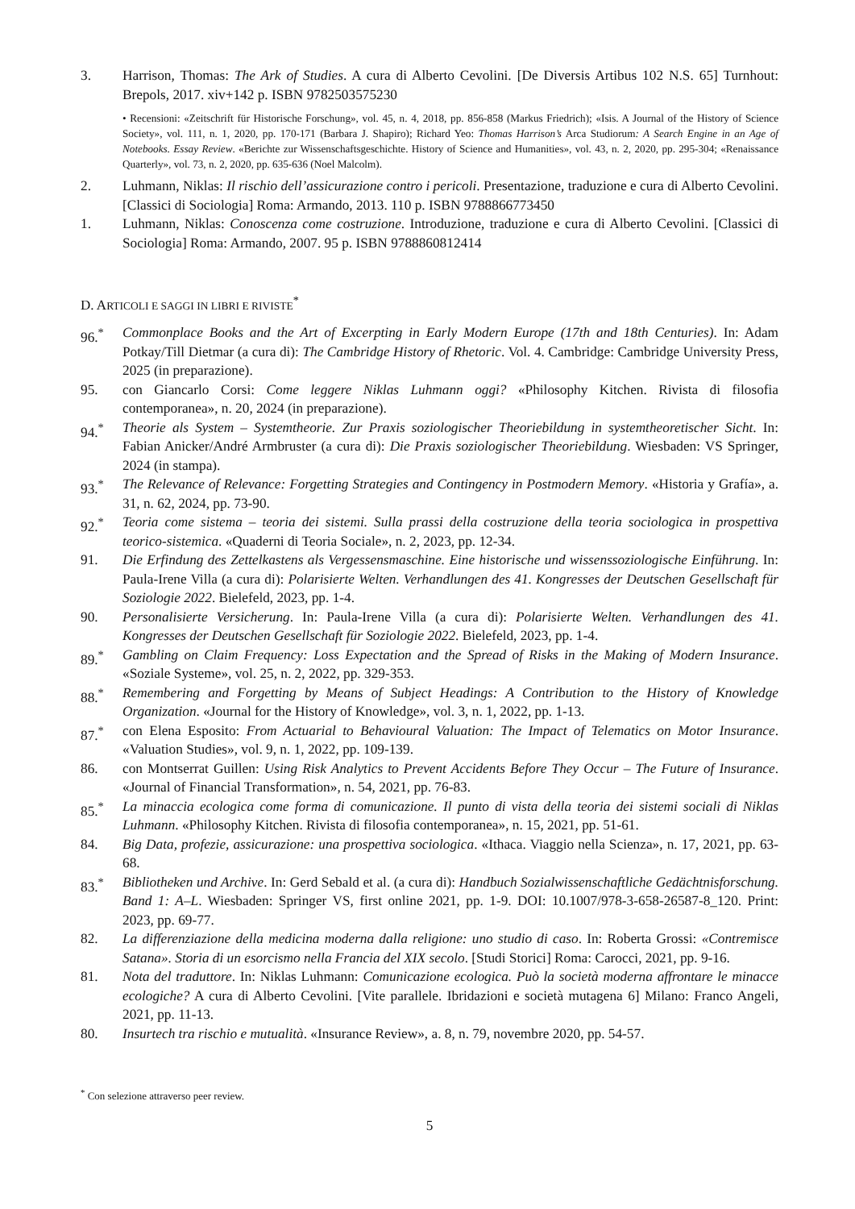3. Harrison, Thomas: The Ark of Studies. A cura di Alberto Cevolini. [De Diversis Artibus 102 N.S. 65] Turnhout: Brepols, 2017. xiv+142 p. ISBN 9782503575230
• Recensioni: «Zeitschrift für Historische Forschung», vol. 45, n. 4, 2018, pp. 856-858 (Markus Friedrich); «Isis. A Journal of the History of Science Society», vol. 111, n. 1, 2020, pp. 170-171 (Barbara J. Shapiro); Richard Yeo: Thomas Harrison’s Arca Studiorum: A Search Engine in an Age of Notebooks. Essay Review. «Berichte zur Wissenschaftsgeschichte. History of Science and Humanities», vol. 43, n. 2, 2020, pp. 295-304; «Renaissance Quarterly», vol. 73, n. 2, 2020, pp. 635-636 (Noel Malcolm).
2. Luhmann, Niklas: Il rischio dell’assicurazione contro i pericoli. Presentazione, traduzione e cura di Alberto Cevolini. [Classici di Sociologia] Roma: Armando, 2013. 110 p. ISBN 9788866773450
1. Luhmann, Niklas: Conoscenza come costruzione. Introduzione, traduzione e cura di Alberto Cevolini. [Classici di Sociologia] Roma: Armando, 2007. 95 p. ISBN 9788860812414
D. ARTICOLI E SAGGI IN LIBRI E RIVISTE<sup>*</sup>
96.<sup>*</sup> Commonplace Books and the Art of Excerpting in Early Modern Europe (17th and 18th Centuries). In: Adam Potkay/Till Dietmar (a cura di): The Cambridge History of Rhetoric. Vol. 4. Cambridge: Cambridge University Press, 2025 (in preparazione).
95. con Giancarlo Corsi: Come leggere Niklas Luhmann oggi? «Philosophy Kitchen. Rivista di filosofia contemporanea», n. 20, 2024 (in preparazione).
94.<sup>*</sup> Theorie als System – Systemtheorie. Zur Praxis soziologischer Theoriebildung in systemtheoretischer Sicht. In: Fabian Anicker/André Armbruster (a cura di): Die Praxis soziologischer Theoriebildung. Wiesbaden: VS Springer, 2024 (in stampa).
93.<sup>*</sup> The Relevance of Relevance: Forgetting Strategies and Contingency in Postmodern Memory. «Historia y Grafía», a. 31, n. 62, 2024, pp. 73-90.
92.<sup>*</sup> Teoria come sistema – teoria dei sistemi. Sulla prassi della costruzione della teoria sociologica in prospettiva teorico-sistemica. «Quaderni di Teoria Sociale», n. 2, 2023, pp. 12-34.
91. Die Erfindung des Zettelkastens als Vergessensmaschine. Eine historische und wissenssoziologische Einführung. In: Paula-Irene Villa (a cura di): Polarisierte Welten. Verhandlungen des 41. Kongresses der Deutschen Gesellschaft für Soziologie 2022. Bielefeld, 2023, pp. 1-4.
90. Personalisierte Versicherung. In: Paula-Irene Villa (a cura di): Polarisierte Welten. Verhandlungen des 41. Kongresses der Deutschen Gesellschaft für Soziologie 2022. Bielefeld, 2023, pp. 1-4.
89.<sup>*</sup> Gambling on Claim Frequency: Loss Expectation and the Spread of Risks in the Making of Modern Insurance. «Soziale Systeme», vol. 25, n. 2, 2022, pp. 329-353.
88.<sup>*</sup> Remembering and Forgetting by Means of Subject Headings: A Contribution to the History of Knowledge Organization. «Journal for the History of Knowledge», vol. 3, n. 1, 2022, pp. 1-13.
87.<sup>*</sup> con Elena Esposito: From Actuarial to Behavioural Valuation: The Impact of Telematics on Motor Insurance. «Valuation Studies», vol. 9, n. 1, 2022, pp. 109-139.
86. con Montserrat Guillen: Using Risk Analytics to Prevent Accidents Before They Occur – The Future of Insurance. «Journal of Financial Transformation», n. 54, 2021, pp. 76-83.
85.<sup>*</sup> La minaccia ecologica come forma di comunicazione. Il punto di vista della teoria dei sistemi sociali di Niklas Luhmann. «Philosophy Kitchen. Rivista di filosofia contemporanea», n. 15, 2021, pp. 51-61.
84. Big Data, profezie, assicurazione: una prospettiva sociologica. «Ithaca. Viaggio nella Scienza», n. 17, 2021, pp. 63-68.
83.<sup>*</sup> Bibliotheken und Archive. In: Gerd Sebald et al. (a cura di): Handbuch Sozialwissenschaftliche Gedächtnisforschung. Band 1: A–L. Wiesbaden: Springer VS, first online 2021, pp. 1-9. DOI: 10.1007/978-3-658-26587-8_120. Print: 2023, pp. 69-77.
82. La differenziazione della medicina moderna dalla religione: uno studio di caso. In: Roberta Grossi: «Contremisce Satana». Storia di un esorcismo nella Francia del XIX secolo. [Studi Storici] Roma: Carocci, 2021, pp. 9-16.
81. Nota del traduttore. In: Niklas Luhmann: Comunicazione ecologica. Può la società moderna affrontare le minacce ecologiche? A cura di Alberto Cevolini. [Vite parallele. Ibridazioni e società mutagena 6] Milano: Franco Angeli, 2021, pp. 11-13.
80. Insurtech tra rischio e mutualità. «Insurance Review», a. 8, n. 79, novembre 2020, pp. 54-57.
<sup>*</sup> Con selezione attraverso peer review.
5